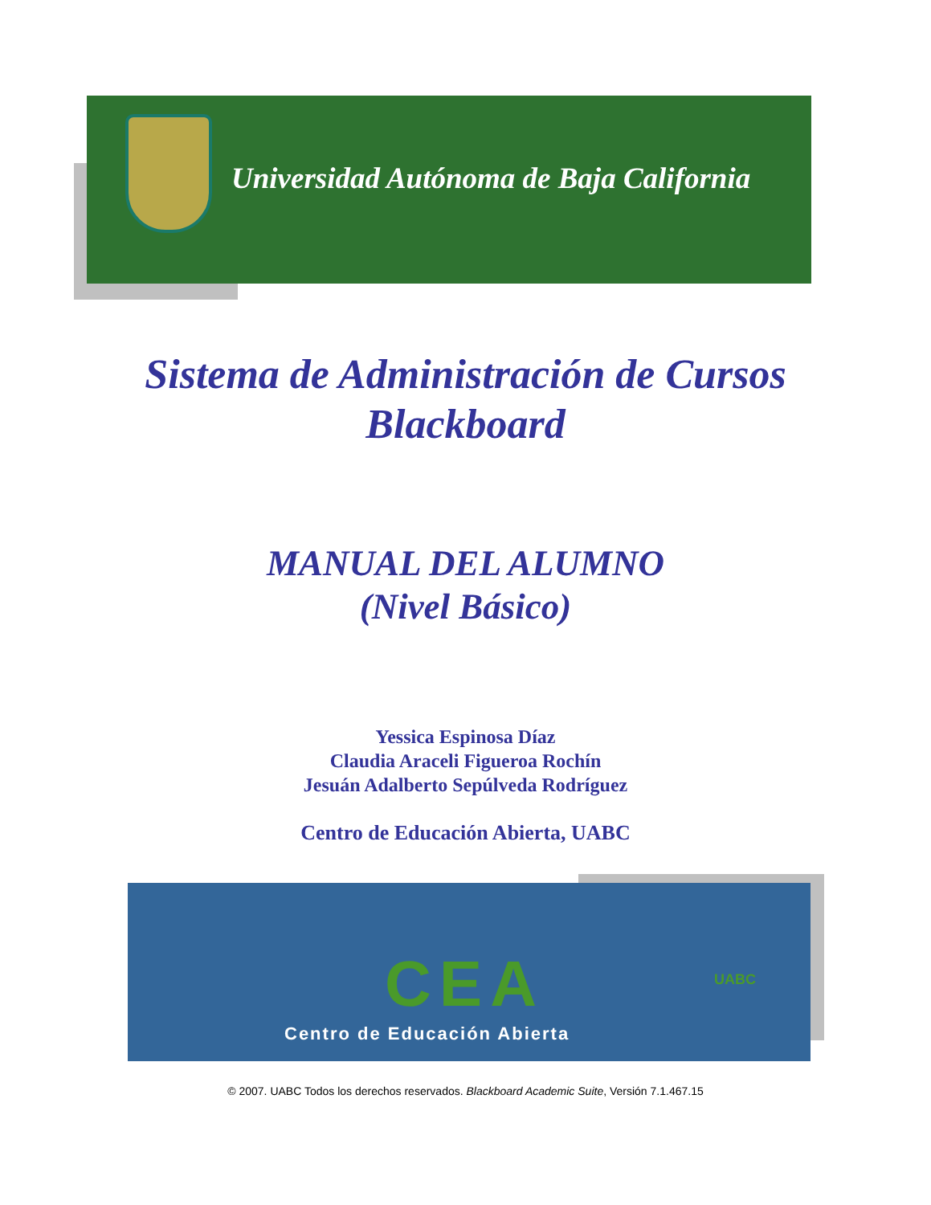Universidad Autónoma de Baja California
Sistema de Administración de Cursos
Blackboard
MANUAL DEL ALUMNO
(Nivel Básico)
Yessica Espinosa Díaz
Claudia Araceli Figueroa Rochín
Jesuán Adalberto Sepúlveda Rodríguez
Centro de Educación Abierta, UABC
CEA UABC
Centro de Educación Abierta
© 2007. UABC Todos los derechos reservados. Blackboard Academic Suite, Versión 7.1.467.15